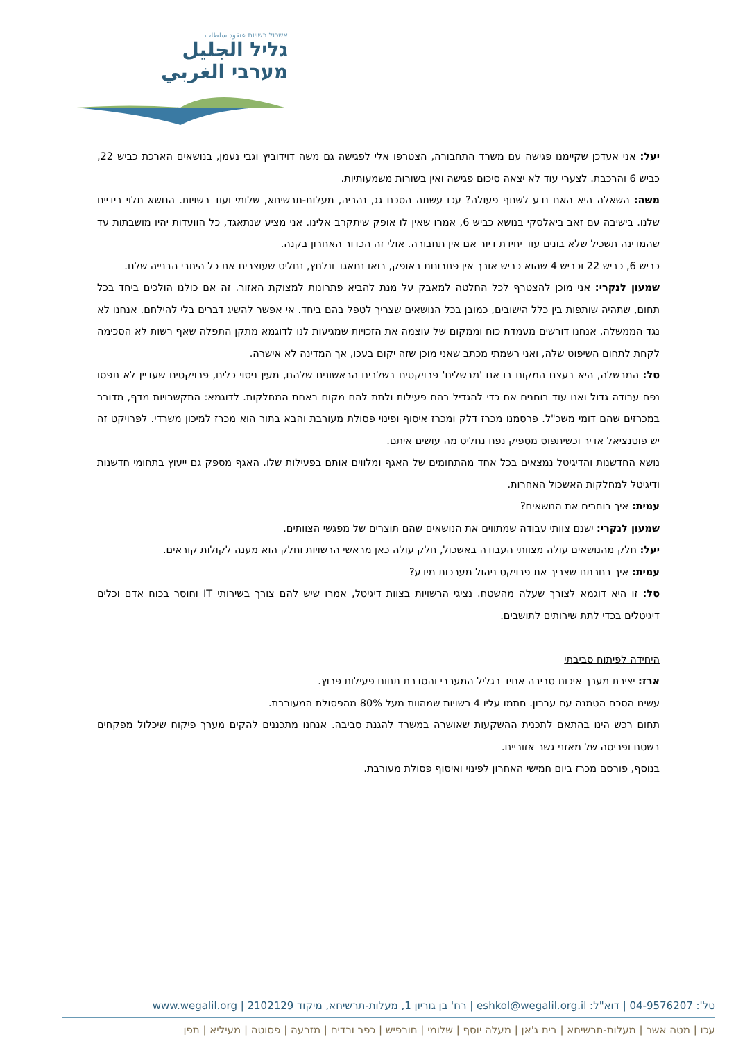אשכול רשויות عنقود سلطات
גליל الجليل
מערבי الغربي
יעל: אני אעדכן שקיימנו פגישה עם משרד התחבורה, הצטרפו אלי לפגישה גם משה דוידוביץ וגבי נעמן, בנושאים הארכת כביש 22, כביש 6 והרכבת. לצערי עוד לא יצאה סיכום פגישה ואין בשורות משמעותיות.
משה: השאלה היא האם נדע לשתף פעולה? עכו עשתה הסכם גג, נהריה, מעלות-תרשיחא, שלומי ועוד רשויות. הנושא תלוי בידיים שלנו. בישיבה עם זאב ביאלסקי בנושא כביש 6, אמרו שאין לו אופק שיתקרב אלינו. אני מציע שנתאגד, כל הוועדות יהיו מושבתות עד שהמדינה תשכיל שלא בונים עוד יחידת דיור אם אין תחבורה. אולי זה הכדור האחרון בקנה.
כביש 6, כביש 22 וכביש 4 שהוא כביש אורך אין פתרונות באופק, בואו נתאגד ונלחץ, נחליט שעוצרים את כל היתרי הבנייה שלנו.
שמעון לנקרי: אני מוכן להצטרף לכל החלטה למאבק על מנת להביא פתרונות למצוקת האזור. זה אם כולנו הולכים ביחד בכל תחום, שתהיה שותפות בין כלל הישובים, כמובן בכל הנושאים שצריך לטפל בהם ביחד. אי אפשר להשיג דברים בלי להילחם. אנחנו לא נגד הממשלה, אנחנו דורשים מעמדת כוח וממקום של עוצמה את הזכויות שמגיעות לנו לדוגמא מתקן התפלה שאף רשות לא הסכימה לקחת לתחום השיפוט שלה, ואני רשמתי מכתב שאני מוכן שזה יקום בעכו, אך המדינה לא אישרה.
טל: המבשלה, היא בעצם המקום בו אנו 'מבשלים' פרויקטים בשלבים הראשונים שלהם, מעין ניסוי כלים, פרויקטים שעדיין לא תפסו נפח עבודה גדול ואנו עוד בוחנים אם כדי להגדיל בהם פעילות ולתת להם מקום באחת המחלקות. לדוגמא: התקשרויות מדף, מדובר במכרזים שהם דומי משכ"ל. פרסמנו מכרז דלק ומכרז איסוף ופינוי פסולת מעורבת והבא בתור הוא מכרז למיכון משרדי. לפרויקט זה יש פוטנציאל אדיר וכשיתפוס מספיק נפח נחליט מה עושים איתם.
נושא החדשנות והדיגיטל נמצאים בכל אחד מהתחומים של האגף ומלווים אותם בפעילות שלו. האגף מספק גם ייעוץ בתחומי חדשנות ודיגיטל למחלקות האשכול האחרות.
עמית: איך בוחרים את הנושאים?
שמעון לנקרי: ישנם צוותי עבודה שמתווים את הנושאים שהם תוצרים של מפגשי הצוותים.
יעל: חלק מהנושאים עולה מצוותי העבודה באשכול, חלק עולה כאן מראשי הרשויות וחלק הוא מענה לקולות קוראים.
עמית: איך בחרתם שצריך את פרויקט ניהול מערכות מידע?
טל: זו היא דוגמא לצורך שעלה מהשטח. נציגי הרשויות בצוות דיגיטל, אמרו שיש להם צורך בשירותי IT וחוסר בכוח אדם וכלים דיגיטלים בכדי לתת שירותים לתושבים.
היחידה לפיתוח סביבתי
ארז: יצירת מערך איכות סביבה אחיד בגליל המערבי והסדרת תחום פעילות פרוץ.
עשינו הסכם הטמנה עם עברון. חתמו עליו 4 רשויות שמהוות מעל 80% מהפסולת המעורבת.
תחום רכש הינו בהתאם לתכנית ההשקעות שאושרה במשרד להגנת סביבה. אנחנו מתכננים להקים מערך פיקוח שיכלול מפקחים בשטח ופריסה של מאזני גשר אזוריים.
בנוסף, פורסם מכרז ביום חמישי האחרון לפינוי ואיסוף פסולת מעורבת.
טל': 04-9576207 | דוא"ל: eshkol@wegalil.org.il | רח' בן גוריון 1, מעלות-תרשיחא, מיקוד 2102129 | www.wegalil.org
עכו | מטה אשר | מעלות-תרשיחא | בית ג'אן | מעלה יוסף | שלומי | חורפיש | כפר ורדים | מזרעה | פסוטה | מעיליא | תפן